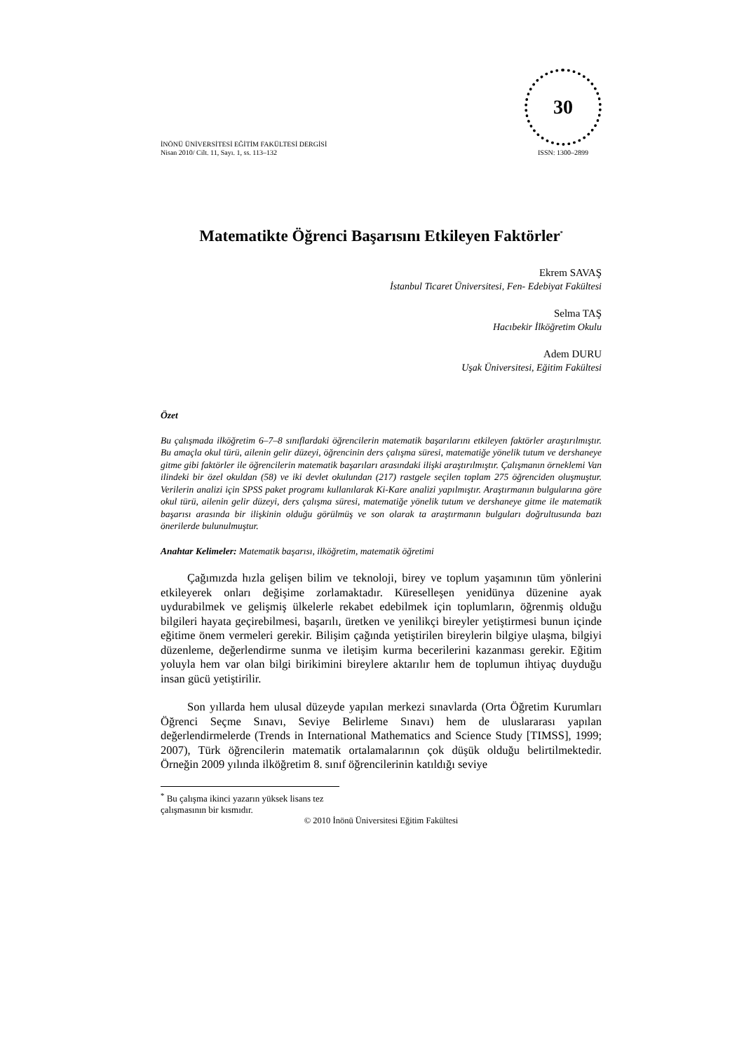İNÖNÜ ÜNİVERSİTESİ EĞİTİM FAKÜLTESİ DERGİSİ
Nisan 2010/ Cilt. 11, Sayı. 1, ss. 113–132
30
ISSN: 1300–2899
Matematikte Öğrenci Başarısını Etkileyen Faktörler<sup>*</sup>
Ekrem SAVAŞ
İstanbul Ticaret Üniversitesi, Fen- Edebiyat Fakültesi
Selma TAŞ
Hacıbekir İlköğretim Okulu
Adem DURU
Uşak Üniversitesi, Eğitim Fakültesi
Özet
Bu çalışmada ilköğretim 6–7–8 sınıflardaki öğrencilerin matematik başarılarını etkileyen faktörler araştırılmıştır. Bu amaçla okul türü, ailenin gelir düzeyi, öğrencinin ders çalışma süresi, matematiğe yönelik tutum ve dershaneye gitme gibi faktörler ile öğrencilerin matematik başarıları arasındaki ilişki araştırılmıştır. Çalışmanın örneklemi Van ilindeki bir özel okuldan (58) ve iki devlet okulundan (217) rastgele seçilen toplam 275 öğrenciden oluşmuştur. Verilerin analizi için SPSS paket programı kullanılarak Ki-Kare analizi yapılmıştır. Araştırmanın bulgularına göre okul türü, ailenin gelir düzeyi, ders çalışma süresi, matematiğe yönelik tutum ve dershaneye gitme ile matematik başarısı arasında bir ilişkinin olduğu görülmüş ve son olarak ta araştırmanın bulguları doğrultusunda bazı önerilerde bulunulmuştur.
Anahtar Kelimeler: Matematik başarısı, ilköğretim, matematik öğretimi
Çağımızda hızla gelişen bilim ve teknoloji, birey ve toplum yaşamının tüm yönlerini etkileyerek onları değişime zorlamaktadır. Küreselleşen yenidünya düzenine ayak uydurabilmek ve gelişmiş ülkelerle rekabet edebilmek için toplumların, öğrenmiş olduğu bilgileri hayata geçirebilmesi, başarılı, üretken ve yenilikçi bireyler yetiştirmesi bunun içinde eğitime önem vermeleri gerekir. Bilişim çağında yetiştirilen bireylerin bilgiye ulaşma, bilgiyi düzenleme, değerlendirme sunma ve iletişim kurma becerilerini kazanması gerekir. Eğitim yoluyla hem var olan bilgi birikimini bireylere aktarılır hem de toplumun ihtiyaç duyduğu insan gücü yetiştirilir.
Son yıllarda hem ulusal düzeyde yapılan merkezi sınavlarda (Orta Öğretim Kurumları Öğrenci Seçme Sınavı, Seviye Belirleme Sınavı) hem de uluslararası yapılan değerlendirmelerde (Trends in International Mathematics and Science Study [TIMSS], 1999; 2007), Türk öğrencilerin matematik ortalamalarının çok düşük olduğu belirtilmektedir. Örneğin 2009 yılında ilköğretim 8. sınıf öğrencilerinin katıldığı seviye
<sup>*</sup> Bu çalışma ikinci yazarın yüksek lisans tez çalışmasının bir kısmıdır.
© 2010 İnönü Üniversitesi Eğitim Fakültesi